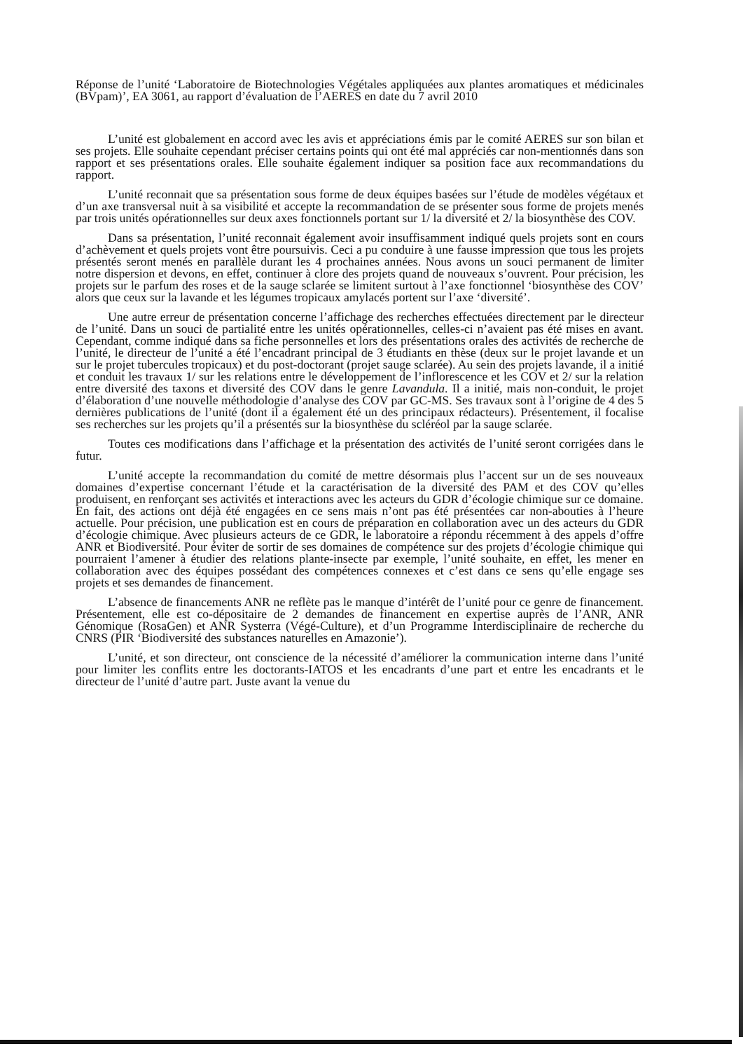Réponse de l’unité ‘Laboratoire de Biotechnologies Végétales appliquées aux plantes aromatiques et médicinales (BVpam)’, EA 3061, au rapport d’évaluation de l’AERES en date du 7 avril 2010
L’unité est globalement en accord avec les avis et appréciations émis par le comité AERES sur son bilan et ses projets. Elle souhaite cependant préciser certains points qui ont été mal appréciés car non-mentionnés dans son rapport et ses présentations orales. Elle souhaite également indiquer sa position face aux recommandations du rapport.
L’unité reconnait que sa présentation sous forme de deux équipes basées sur l’étude de modèles végétaux et d’un axe transversal nuit à sa visibilité et accepte la recommandation de se présenter sous forme de projets menés par trois unités opérationnelles sur deux axes fonctionnels portant sur 1/ la diversité et 2/ la biosynthèse des COV.
Dans sa présentation, l’unité reconnait également avoir insuffisamment indiqué quels projets sont en cours d’achèvement et quels projets vont être poursuivis. Ceci a pu conduire à une fausse impression que tous les projets présentés seront menés en parallèle durant les 4 prochaines années. Nous avons un souci permanent de limiter notre dispersion et devons, en effet, continuer à clore des projets quand de nouveaux s’ouvrent. Pour précision, les projets sur le parfum des roses et de la sauge sclarée se limitent surtout à l’axe fonctionnel ‘biosynthèse des COV’ alors que ceux sur la lavande et les légumes tropicaux amylacés portent sur l’axe ‘diversité’.
Une autre erreur de présentation concerne l’affichage des recherches effectuées directement par le directeur de l’unité. Dans un souci de partialité entre les unités opérationnelles, celles-ci n’avaient pas été mises en avant. Cependant, comme indiqué dans sa fiche personnelles et lors des présentations orales des activités de recherche de l’unité, le directeur de l’unité a été l’encadrant principal de 3 étudiants en thèse (deux sur le projet lavande et un sur le projet tubercules tropicaux) et du post-doctorant (projet sauge sclarée). Au sein des projets lavande, il a initié et conduit les travaux 1/ sur les relations entre le développement de l’inflorescence et les COV et 2/ sur la relation entre diversité des taxons et diversité des COV dans le genre Lavandula. Il a initié, mais non-conduit, le projet d’élaboration d’une nouvelle méthodologie d’analyse des COV par GC-MS. Ses travaux sont à l’origine de 4 des 5 dernières publications de l’unité (dont il a également été un des principaux rédacteurs). Présentement, il focalise ses recherches sur les projets qu’il a présentés sur la biosynthèse du scléréol par la sauge sclarée.
Toutes ces modifications dans l’affichage et la présentation des activités de l’unité seront corrigées dans le futur.
L’unité accepte la recommandation du comité de mettre désormais plus l’accent sur un de ses nouveaux domaines d’expertise concernant l’étude et la caractérisation de la diversité des PAM et des COV qu’elles produisent, en renforçant ses activités et interactions avec les acteurs du GDR d’écologie chimique sur ce domaine. En fait, des actions ont déjà été engagées en ce sens mais n’ont pas été présentées car non-abouties à l’heure actuelle. Pour précision, une publication est en cours de préparation en collaboration avec un des acteurs du GDR d’écologie chimique. Avec plusieurs acteurs de ce GDR, le laboratoire a répondu récemment à des appels d’offre ANR et Biodiversité. Pour éviter de sortir de ses domaines de compétence sur des projets d’écologie chimique qui pourraient l’amener à étudier des relations plante-insecte par exemple, l’unité souhaite, en effet, les mener en collaboration avec des équipes possédant des compétences connexes et c’est dans ce sens qu’elle engage ses projets et ses demandes de financement.
L’absence de financements ANR ne reflète pas le manque d’intérêt de l’unité pour ce genre de financement. Présentement, elle est co-dépositaire de 2 demandes de financement en expertise auprès de l’ANR, ANR Génomique (RosaGen) et ANR Systerra (Végé-Culture), et d’un Programme Interdisciplinaire de recherche du CNRS (PIR ‘Biodiversité des substances naturelles en Amazonie’).
L’unité, et son directeur, ont conscience de la nécessité d’améliorer la communication interne dans l’unité pour limiter les conflits entre les doctorants-IATOS et les encadrants d’une part et entre les encadrants et le directeur de l’unité d’autre part. Juste avant la venue du